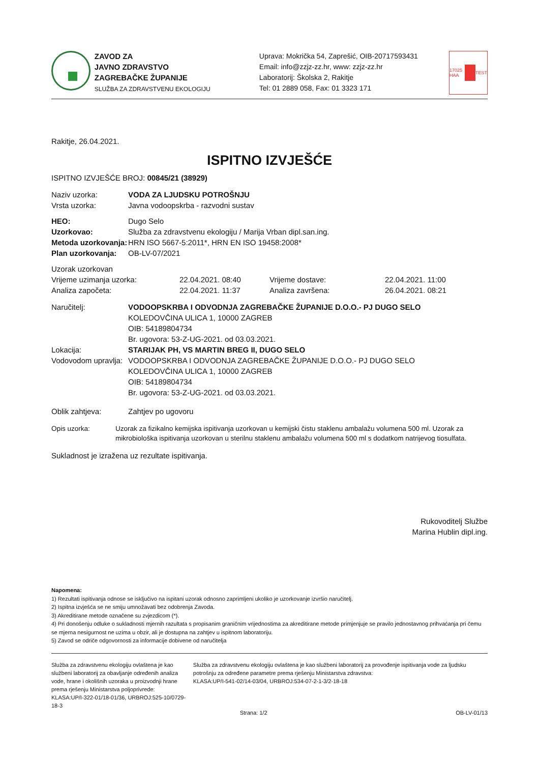ZAVOD ZA
JAVNO ZDRAVSTVO
ZAGREBAČKE ŽUPANIJE
SLUŽBA ZA ZDRAVSTVENU EKOLOGIJU
Uprava: Mokrička 54, Zaprešić, OIB-20717593431
Email: info@zzjz-zz.hr, www: zzjz-zz.hr
Laboratorij: Školska 2, Rakitje
Tel: 01 2889 058, Fax: 01 3323 171
17025 HAA TEST
Rakitje, 26.04.2021.
ISPITNO IZVJEŠĆE
ISPITNO IZVJEŠĆE BROJ: 00845/21 (38929)
Naziv uzorka: VODA ZA LJUDSKU POTROŠNJU
Vrsta uzorka: Javna vodoopskrba - razvodni sustav
HEO: Dugo Selo
Uzorkovao: Služba za zdravstvenu ekologiju / Marija Vrban dipl.san.ing.
Metoda uzorkovanja: HRN ISO 5667-5:2011*, HRN EN ISO 19458:2008*
Plan uzorkovanja: OB-LV-07/2021
Uzorak uzorkovan
Vrijeme uzimanja uzorka: 22.04.2021. 08:40 Vrijeme dostave: 22.04.2021. 11:00
Analiza započeta: 22.04.2021. 11:37 Analiza završena: 26.04.2021. 08:21
Naručitelj: VODOOPSKRBA I ODVODNJA ZAGREBAČKE ŽUPANIJE D.O.O.- PJ DUGO SELO
KOLEDOVČINA ULICA 1, 10000 ZAGREB
OIB: 54189804734
Br. ugovora: 53-Z-UG-2021. od 03.03.2021.
Lokacija: STARIJAK PH, VS MARTIN BREG II, DUGO SELO
Vodovodom upravlja:
VODOOPSKRBA I ODVODNJA ZAGREBAČKE ŽUPANIJE D.O.O.- PJ DUGO SELO
KOLEDOVČINA ULICA 1, 10000 ZAGREB
OIB: 54189804734
Br. ugovora: 53-Z-UG-2021. od 03.03.2021.
Oblik zahtjeva: Zahtjev po ugovoru
Opis uzorka: Uzorak za fizikalno kemijska ispitivanja uzorkovan u kemijski čistu staklenu ambalažu volumena 500 ml. Uzorak za mikrobiološka ispitivanja uzorkovan u sterilnu staklenu ambalažu volumena 500 ml s dodatkom natrijevog tiosulfata.
Sukladnost je izražena uz rezultate ispitivanja.
Rukovoditelj Službe
Marina Hublin dipl.ing.
Napomena:
1) Rezultati ispitivanja odnose se isključivo na ispitani uzorak odnosno zaprimljeni ukoliko je uzorkovanje izvršio naručitelj.
2) Ispitna izvješća se ne smiju umnožavati bez odobrenja Zavoda.
3) Akreditirane metode označene su zvjezdicom (*).
4) Pri donošenju odluke o sukladnosti mjernih razultata s propisanim graničnim vrijednostima za akreditirane metode primjenjuje se pravilo jednostavnog prihvaćanja pri čemu se mjerna nesigurnost ne uzima u obzir, ali je dostupna na zahtjev u ispitnom laboratoriju.
5) Zavod se odriče odgovornosti za informacije dobivene od naručitelja
Služba za zdravstvenu ekologiju ovlaštena je kao službeni laboratorij za obavljanje određenih analiza vode, hrane i okolišnih uzoraka u proizvodnji hrane prema rješenju Ministarstva poljoprivrede:
KLASA:UP/I-322-01/18-01/36, URBROJ:525-10/0729-18-3
Služba za zdravstvenu ekologiju ovlaštena je kao službeni laboratorij za provođenje ispitivanja vode za ljudsku potrošnju za određene parametre prema rješenju Ministarstva zdravstva:
KLASA:UP/I-541-02/14-03/04, URBROJ:534-07-2-1-3/2-18-18
Strana: 1/2 OB-LV-01/13